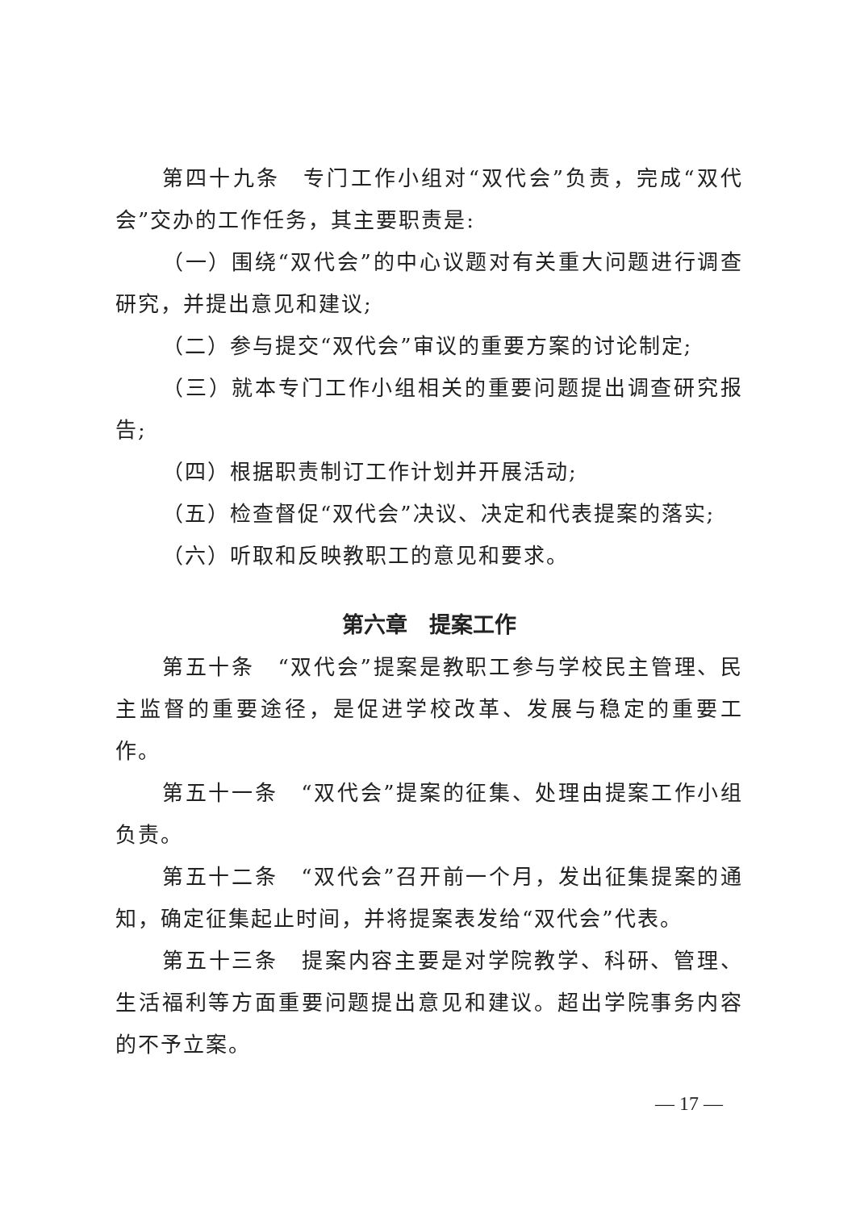第四十九条　专门工作小组对“双代会”负责，完成“双代会”交办的工作任务，其主要职责是:
（一）围绕“双代会”的中心议题对有关重大问题进行调查研究，并提出意见和建议;
（二）参与提交“双代会”审议的重要方案的讨论制定;
（三）就本专门工作小组相关的重要问题提出调查研究报告;
（四）根据职责制订工作计划并开展活动;
（五）检查督促“双代会”决议、决定和代表提案的落实;
（六）听取和反映教职工的意见和要求。
第六章　提案工作
第五十条　“双代会”提案是教职工参与学校民主管理、民主监督的重要途径，是促进学校改革、发展与稳定的重要工作。
第五十一条　“双代会”提案的征集、处理由提案工作小组负责。
第五十二条　“双代会”召开前一个月，发出征集提案的通知，确定征集起止时间，并将提案表发给“双代会”代表。
第五十三条　提案内容主要是对学院教学、科研、管理、生活福利等方面重要问题提出意见和建议。超出学院事务内容的不予立案。
— 17 —